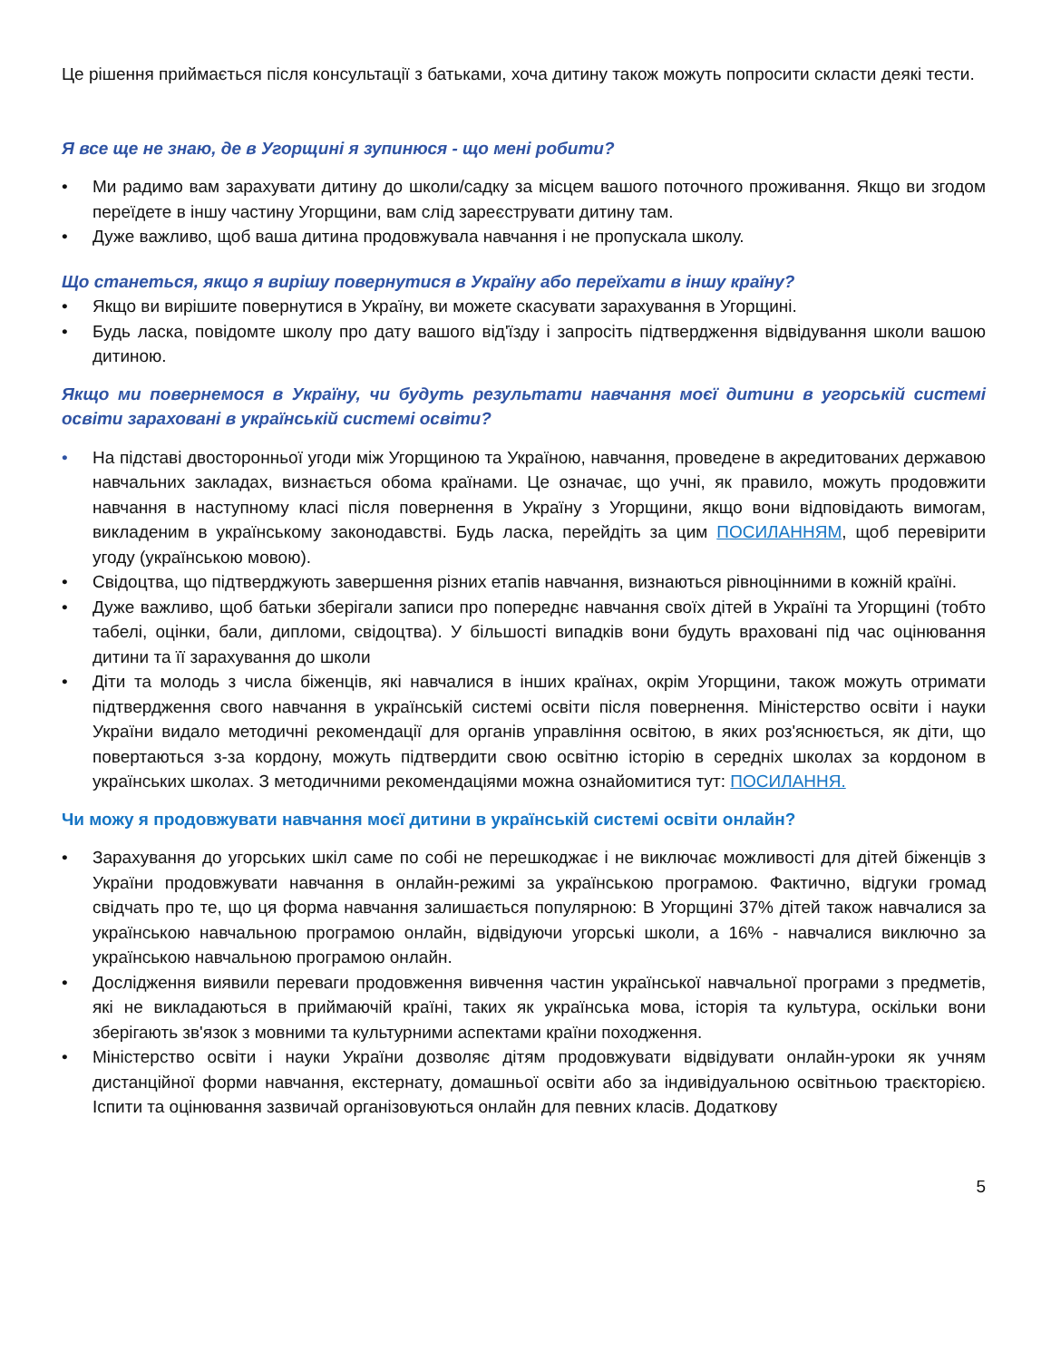Це рішення приймається після консультації з батьками, хоча дитину також можуть попросити скласти деякі тести.
Я все ще не знаю, де в Угорщині я зупинюся - що мені робити?
• Ми радимо вам зарахувати дитину до школи/садку за місцем вашого поточного проживання. Якщо ви згодом переїдете в іншу частину Угорщини, вам слід зареєструвати дитину там.
• Дуже важливо, щоб ваша дитина продовжувала навчання і не пропускала школу.
Що станеться, якщо я вирішу повернутися в Україну або переїхати в іншу країну?
• Якщо ви вирішите повернутися в Україну, ви можете скасувати зарахування в Угорщині.
• Будь ласка, повідомте школу про дату вашого від'їзду і запросіть підтвердження відвідування школи вашою дитиною.
Якщо ми повернемося в Україну, чи будуть результати навчання моєї дитини в угорській системі освіти зараховані в українській системі освіти?
• На підставі двосторонньої угоди між Угорщиною та Україною, навчання, проведене в акредитованих державою навчальних закладах, визнається обома країнами. Це означає, що учні, як правило, можуть продовжити навчання в наступному класі після повернення в Україну з Угорщини, якщо вони відповідають вимогам, викладеним в українському законодавстві. Будь ласка, перейдіть за цим ПОСИЛАННЯМ, щоб перевірити угоду (українською мовою).
• Свідоцтва, що підтверджують завершення різних етапів навчання, визнаються рівноцінними в кожній країні.
• Дуже важливо, щоб батьки зберігали записи про попереднє навчання своїх дітей в Україні та Угорщині (тобто табелі, оцінки, бали, дипломи, свідоцтва). У більшості випадків вони будуть враховані під час оцінювання дитини та її зарахування до школи
• Діти та молодь з числа біженців, які навчалися в інших країнах, окрім Угорщини, також можуть отримати підтвердження свого навчання в українській системі освіти після повернення. Міністерство освіти і науки України видало методичні рекомендації для органів управління освітою, в яких роз'яснюється, як діти, що повертаються з-за кордону, можуть підтвердити свою освітню історію в середніх школах за кордоном в українських школах. З методичними рекомендаціями можна ознайомитися тут: ПОСИЛАННЯ.
Чи можу я продовжувати навчання моєї дитини в українській системі освіти онлайн?
• Зарахування до угорських шкіл саме по собі не перешкоджає і не виключає можливості для дітей біженців з України продовжувати навчання в онлайн-режимі за українською програмою. Фактично, відгуки громад свідчать про те, що ця форма навчання залишається популярною: В Угорщині 37% дітей також навчалися за українською навчальною програмою онлайн, відвідуючи угорські школи, а 16% - навчалися виключно за українською навчальною програмою онлайн.
• Дослідження виявили переваги продовження вивчення частин української навчальної програми з предметів, які не викладаються в приймаючій країні, таких як українська мова, історія та культура, оскільки вони зберігають зв'язок з мовними та культурними аспектами країни походження.
• Міністерство освіти і науки України дозволяє дітям продовжувати відвідувати онлайн-уроки як учням дистанційної форми навчання, екстернату, домашньої освіти або за індивідуальною освітньою траєкторією. Іспити та оцінювання зазвичай організовуються онлайн для певних класів. Додаткову
5